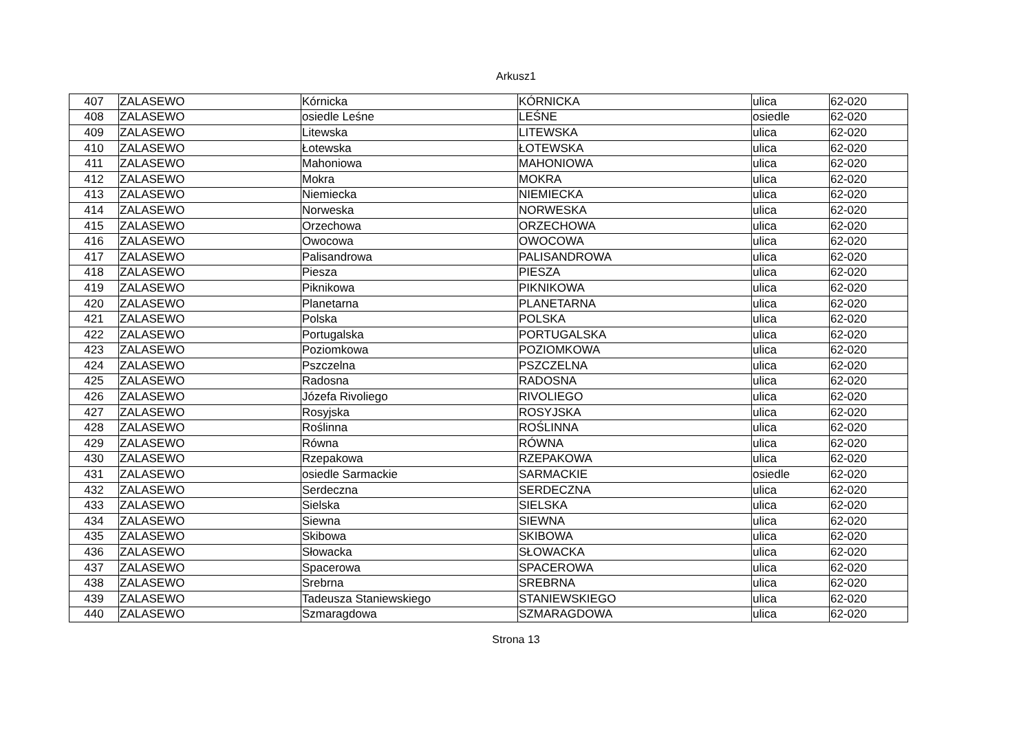Arkusz1
| 407 | ZALASEWO | Kórnicka | KÓRNICKA | ulica | 62-020 |
| 408 | ZALASEWO | osiedle Leśne | LEŚNE | osiedle | 62-020 |
| 409 | ZALASEWO | Litewska | LITEWSKA | ulica | 62-020 |
| 410 | ZALASEWO | Łotewska | ŁOTEWSKA | ulica | 62-020 |
| 411 | ZALASEWO | Mahoniowa | MAHONIOWA | ulica | 62-020 |
| 412 | ZALASEWO | Mokra | MOKRA | ulica | 62-020 |
| 413 | ZALASEWO | Niemiecka | NIEMIECKA | ulica | 62-020 |
| 414 | ZALASEWO | Norweska | NORWESKA | ulica | 62-020 |
| 415 | ZALASEWO | Orzechowa | ORZECHOWA | ulica | 62-020 |
| 416 | ZALASEWO | Owocowa | OWOCOWA | ulica | 62-020 |
| 417 | ZALASEWO | Palisandrowa | PALISANDROWA | ulica | 62-020 |
| 418 | ZALASEWO | Piesza | PIESZA | ulica | 62-020 |
| 419 | ZALASEWO | Piknikowa | PIKNIKOWA | ulica | 62-020 |
| 420 | ZALASEWO | Planetarna | PLANETARNA | ulica | 62-020 |
| 421 | ZALASEWO | Polska | POLSKA | ulica | 62-020 |
| 422 | ZALASEWO | Portugalska | PORTUGALSKA | ulica | 62-020 |
| 423 | ZALASEWO | Poziomkowa | POZIOMKOWA | ulica | 62-020 |
| 424 | ZALASEWO | Pszczelna | PSZCZELNA | ulica | 62-020 |
| 425 | ZALASEWO | Radosna | RADOSNA | ulica | 62-020 |
| 426 | ZALASEWO | Józefa Rivoliego | RIVOLIEGO | ulica | 62-020 |
| 427 | ZALASEWO | Rosyjska | ROSYJSKA | ulica | 62-020 |
| 428 | ZALASEWO | Roślinna | ROŚLINNA | ulica | 62-020 |
| 429 | ZALASEWO | Równa | RÓWNA | ulica | 62-020 |
| 430 | ZALASEWO | Rzepakowa | RZEPAKOWA | ulica | 62-020 |
| 431 | ZALASEWO | osiedle Sarmackie | SARMACKIE | osiedle | 62-020 |
| 432 | ZALASEWO | Serdeczna | SERDECZNA | ulica | 62-020 |
| 433 | ZALASEWO | Sielska | SIELSKA | ulica | 62-020 |
| 434 | ZALASEWO | Siewna | SIEWNA | ulica | 62-020 |
| 435 | ZALASEWO | Skibowa | SKIBOWA | ulica | 62-020 |
| 436 | ZALASEWO | Słowacka | SŁOWACKA | ulica | 62-020 |
| 437 | ZALASEWO | Spacerowa | SPACEROWA | ulica | 62-020 |
| 438 | ZALASEWO | Srebrna | SREBRNA | ulica | 62-020 |
| 439 | ZALASEWO | Tadeusza Staniewskiego | STANIEWSKIEGO | ulica | 62-020 |
| 440 | ZALASEWO | Szmaragdowa | SZMARAGDOWA | ulica | 62-020 |
Strona 13